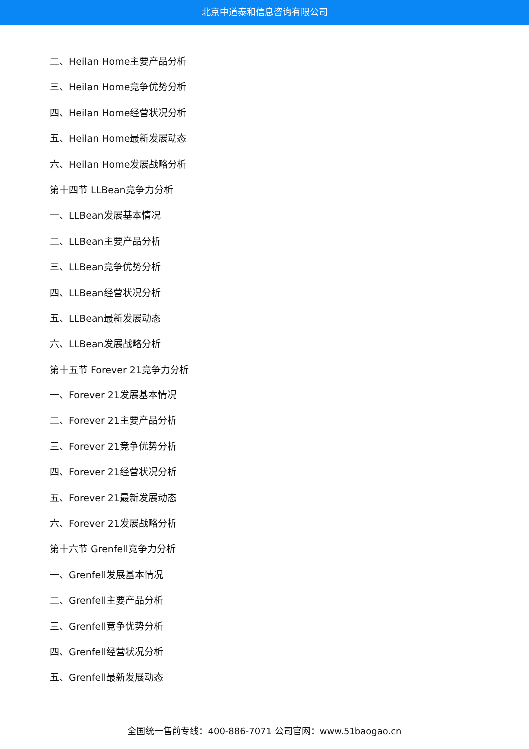北京中道泰和信息咨询有限公司
二、Heilan Home主要产品分析
三、Heilan Home竞争优势分析
四、Heilan Home经营状况分析
五、Heilan Home最新发展动态
六、Heilan Home发展战略分析
第十四节 LLBean竞争力分析
一、LLBean发展基本情况
二、LLBean主要产品分析
三、LLBean竞争优势分析
四、LLBean经营状况分析
五、LLBean最新发展动态
六、LLBean发展战略分析
第十五节 Forever 21竞争力分析
一、Forever 21发展基本情况
二、Forever 21主要产品分析
三、Forever 21竞争优势分析
四、Forever 21经营状况分析
五、Forever 21最新发展动态
六、Forever 21发展战略分析
第十六节 Grenfell竞争力分析
一、Grenfell发展基本情况
二、Grenfell主要产品分析
三、Grenfell竞争优势分析
四、Grenfell经营状况分析
五、Grenfell最新发展动态
全国统一售前专线：400-886-7071 公司官网：www.51baogao.cn